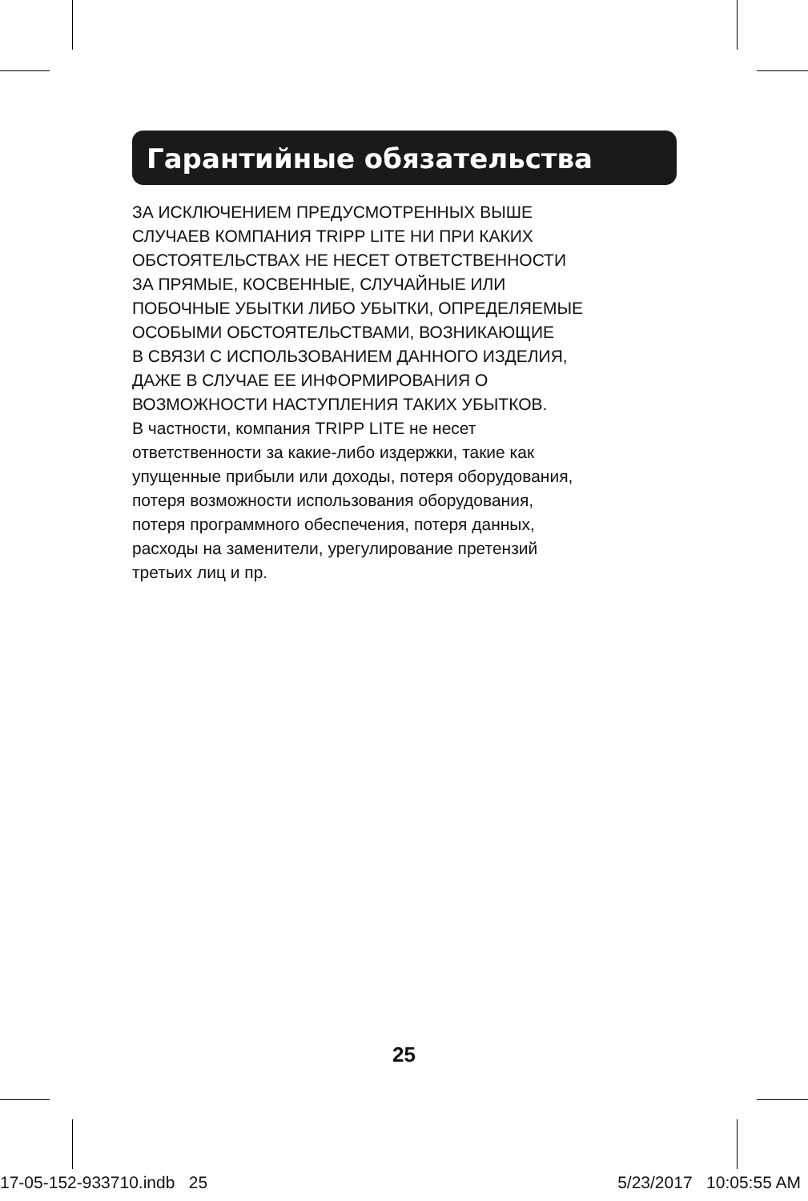Гарантийные обязательства
ЗА ИСКЛЮЧЕНИЕМ ПРЕДУСМОТРЕННЫХ ВЫШЕ
СЛУЧАЕВ КОМПАНИЯ TRIPP LITE НИ ПРИ КАКИХ
ОБСТОЯТЕЛЬСТВАХ НЕ НЕСЕТ ОТВЕТСТВЕННОСТИ
ЗА ПРЯМЫЕ, КОСВЕННЫЕ, СЛУЧАЙНЫЕ ИЛИ
ПОБОЧНЫЕ УБЫТКИ ЛИБО УБЫТКИ, ОПРЕДЕЛЯЕМЫЕ
ОСОБЫМИ ОБСТОЯТЕЛЬСТВАМИ, ВОЗНИКАЮЩИЕ
В СВЯЗИ С ИСПОЛЬЗОВАНИЕМ ДАННОГО ИЗДЕЛИЯ,
ДАЖЕ В СЛУЧАЕ ЕЕ ИНФОРМИРОВАНИЯ О
ВОЗМОЖНОСТИ НАСТУПЛЕНИЯ ТАКИХ УБЫТКОВ.
В частности, компания TRIPP LITE не несет
ответственности за какие-либо издержки, такие как
упущенные прибыли или доходы, потеря оборудования,
потеря возможности использования оборудования,
потеря программного обеспечения, потеря данных,
расходы на заменители, урегулирование претензий
третьих лиц и пр.
25
17-05-152-933710.indb 25 5/23/2017 10:05:55 AM